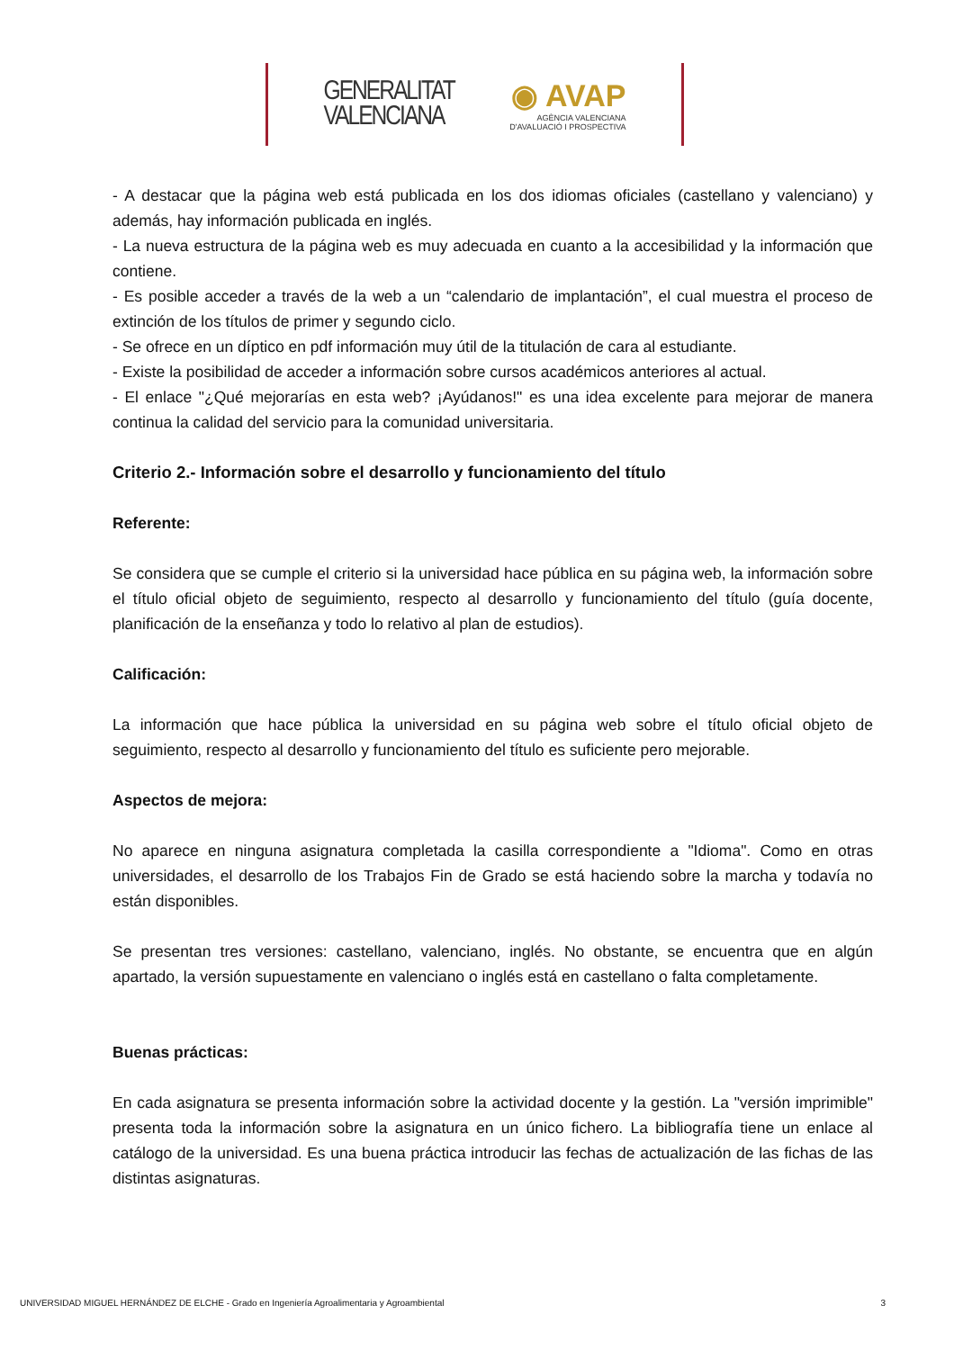GENERALITAT
VALENCIANA
◉ AVAP
AGÈNCIA VALENCIANA
D'AVALUACIÓ I PROSPECTIVA
- A destacar que la página web está publicada en los dos idiomas oficiales (castellano y valenciano) y además, hay información publicada en inglés.
- La nueva estructura de la página web es muy adecuada en cuanto a la accesibilidad y la información que contiene.
- Es posible acceder a través de la web a un “calendario de implantación”, el cual muestra el proceso de extinción de los títulos de primer y segundo ciclo.
- Se ofrece en un díptico en pdf información muy útil de la titulación de cara al estudiante.
- Existe la posibilidad de acceder a información sobre cursos académicos anteriores al actual.
- El enlace "¿Qué mejorarías en esta web? ¡Ayúdanos!" es una idea excelente para mejorar de manera continua la calidad del servicio para la comunidad universitaria.
Criterio 2.- Información sobre el desarrollo y funcionamiento del título
Referente:
Se considera que se cumple el criterio si la universidad hace pública en su página web, la información sobre el título oficial objeto de seguimiento, respecto al desarrollo y funcionamiento del título (guía docente, planificación de la enseñanza y todo lo relativo al plan de estudios).
Calificación:
La información que hace pública la universidad en su página web sobre el título oficial objeto de seguimiento, respecto al desarrollo y funcionamiento del título es suficiente pero mejorable.
Aspectos de mejora:
No aparece en ninguna asignatura completada la casilla correspondiente a "Idioma". Como en otras universidades, el desarrollo de los Trabajos Fin de Grado se está haciendo sobre la marcha y todavía no están disponibles.
Se presentan tres versiones: castellano, valenciano, inglés. No obstante, se encuentra que en algún apartado, la versión supuestamente en valenciano o inglés está en castellano o falta completamente.
Buenas prácticas:
En cada asignatura se presenta información sobre la actividad docente y la gestión. La "versión imprimible" presenta toda la información sobre la asignatura en un único fichero. La bibliografía tiene un enlace al catálogo de la universidad. Es una buena práctica introducir las fechas de actualización de las fichas de las distintas asignaturas.
UNIVERSIDAD MIGUEL HERNÁNDEZ DE ELCHE - Grado en Ingeniería Agroalimentaria y Agroambiental 3